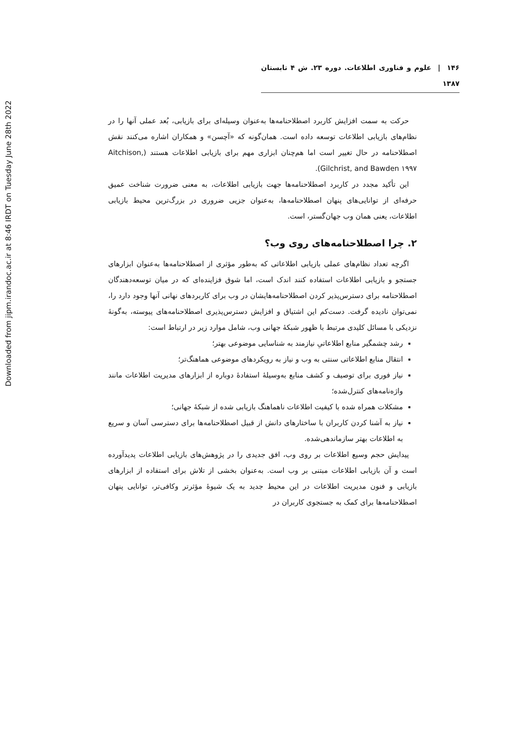Downloaded from jipm.irandoc.ac.ir at 8:46 IRDT on Tuesday June 28th 2022
۱۴۶ | علوم و فناوری اطلاعات. دوره ۲۳. ش ۴ تابستان ۱۳۸۷
حرکت به سمت افزایش کاربرد اصطلاحنامه‌ها به‌عنوان وسیله‌ای برای بازیابی، بُعد عملی آنها را در نظام‌های بازیابی اطلاعات توسعه داده است. همان‌گونه که «آچسن» و همکاران اشاره می‌کنند نقش اصطلاحنامه در حال تغییر است اما هم‌چنان ابزاری مهم برای بازیابی اطلاعات هستند (Aitchison, Gilchrist, and Bawden ۱۹۹۷).
این تأکید مجدد در کاربرد اصطلاحنامه‌ها جهت بازیابی اطلاعات، به معنی ضرورت شناخت عمیق حرفه‌ای از توانایی‌های پنهان اصطلاحنامه‌ها، به‌عنوان جزیی ضروری در بزرگ‌ترین محیط بازیابی اطلاعات، یعنی همان وب جهان‌گستر، است.
۲. چرا اصطلاحنامه‌های روی وب؟
اگرچه تعداد نظام‌های عملی بازیابی اطلاعاتی که به‌طور مؤثری از اصطلاحنامه‌ها به‌عنوان ابزارهای جستجو و بازیابی اطلاعات استفاده کنند اندک است، اما شوق فزاینده‌ای که در میان توسعه‌دهندگان اصطلاحنامه برای دسترس‌پذیر کردن اصطلاحنامه‌هایشان در وب برای کاربردهای نهانی آنها وجود دارد را، نمی‌توان نادیده گرفت. دست‌کم این اشتیاق و افزایش دسترس‌پذیری اصطلاحنامه‌های پیوسته، به‌گونهٔ نزدیکی با مسائل کلیدی مرتبط با ظهور شبکهٔ جهانی وب، شامل موارد زیر در ارتباط است:
رشد چشمگیر منابع اطلاعاتیِ نیازمند به شناسایی موضوعی بهتر؛
انتقال منابع اطلاعاتی سنتی به وب و نیاز به رویکردهای موضوعی هماهنگ‌تر؛
نیاز فوری برای توصیف و کشف منابع به‌وسیلهٔ استفادهٔ دوباره از ابزارهای مدیریت اطلاعات مانند واژه‌نامه‌های کنترل‌شده؛
مشکلات همراه شده با کیفیت اطلاعات ناهماهنگ بازیابی شده از شبکهٔ جهانی؛
نیاز به آشنا کردن کاربران با ساختارهای دانش از قبیل اصطلاحنامه‌ها برای دسترسی آسان و سریع به اطلاعات بهتر سازماندهی‌شده.
پیدایش حجم وسیع اطلاعات بر روی وب، افق جدیدی را در پژوهش‌های بازیابی اطلاعات پدیدآورده است و آن بازیابی اطلاعات مبتنی بر وب است. به‌عنوان بخشی از تلاش برای استفاده از ابزارهای بازیابی و فنون مدیریت اطلاعات در این محیط جدید به یک شیوهٔ مؤثرتر وکافی‌تر، توانایی پنهان اصطلاحنامه‌ها برای کمک به جستجوی کاربران در